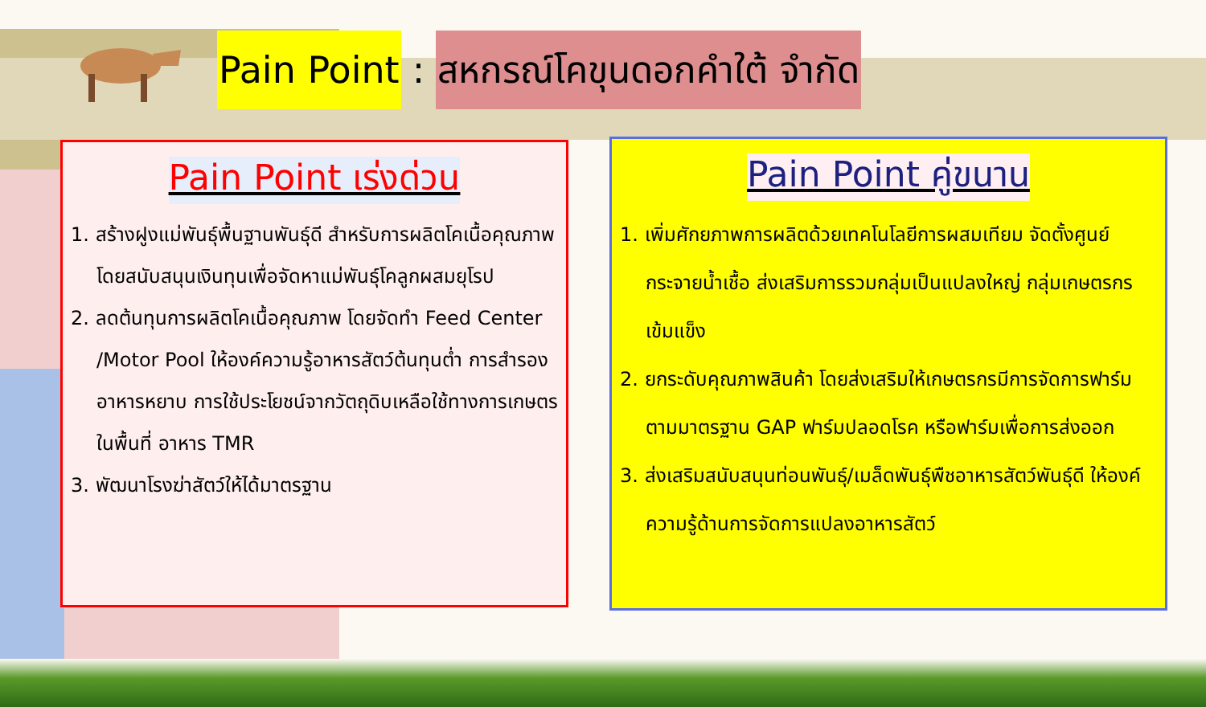Pain Point: สหกรณ์โคขุนดอกคำใต้ จำกัด
Pain Point เร่งด่วน
1. สร้างฝูงแม่พันธุ์พื้นฐานพันธุ์ดี สำหรับการผลิตโคเนื้อคุณภาพ โดยสนับสนุนเงินทุนเพื่อจัดหาแม่พันธุ์โคลูกผสมยุโรป
2. ลดต้นทุนการผลิตโคเนื้อคุณภาพ โดยจัดทำ Feed Center /Motor Pool ให้องค์ความรู้อาหารสัตว์ต้นทุนต่ำ การสำรองอาหารหยาบ การใช้ประโยชน์จากวัตถุดิบเหลือใช้ทางการเกษตรในพื้นที่ อาหาร TMR
3. พัฒนาโรงฆ่าสัตว์ให้ได้มาตรฐาน
Pain Point คู่ขนาน
1. เพิ่มศักยภาพการผลิตด้วยเทคโนโลยีการผสมเทียม จัดตั้งศูนย์กระจายน้ำเชื้อ ส่งเสริมการรวมกลุ่มเป็นแปลงใหญ่ กลุ่มเกษตรกรเข้มแข็ง
2. ยกระดับคุณภาพสินค้า โดยส่งเสริมให้เกษตรกรมีการจัดการฟาร์มตามมาตรฐาน GAP ฟาร์มปลอดโรค หรือฟาร์มเพื่อการส่งออก
3. ส่งเสริมสนับสนุนท่อนพันธุ์/เมล็ดพันธุ์พืชอาหารสัตว์พันธุ์ดี ให้องค์ความรู้ด้านการจัดการแปลงอาหารสัตว์